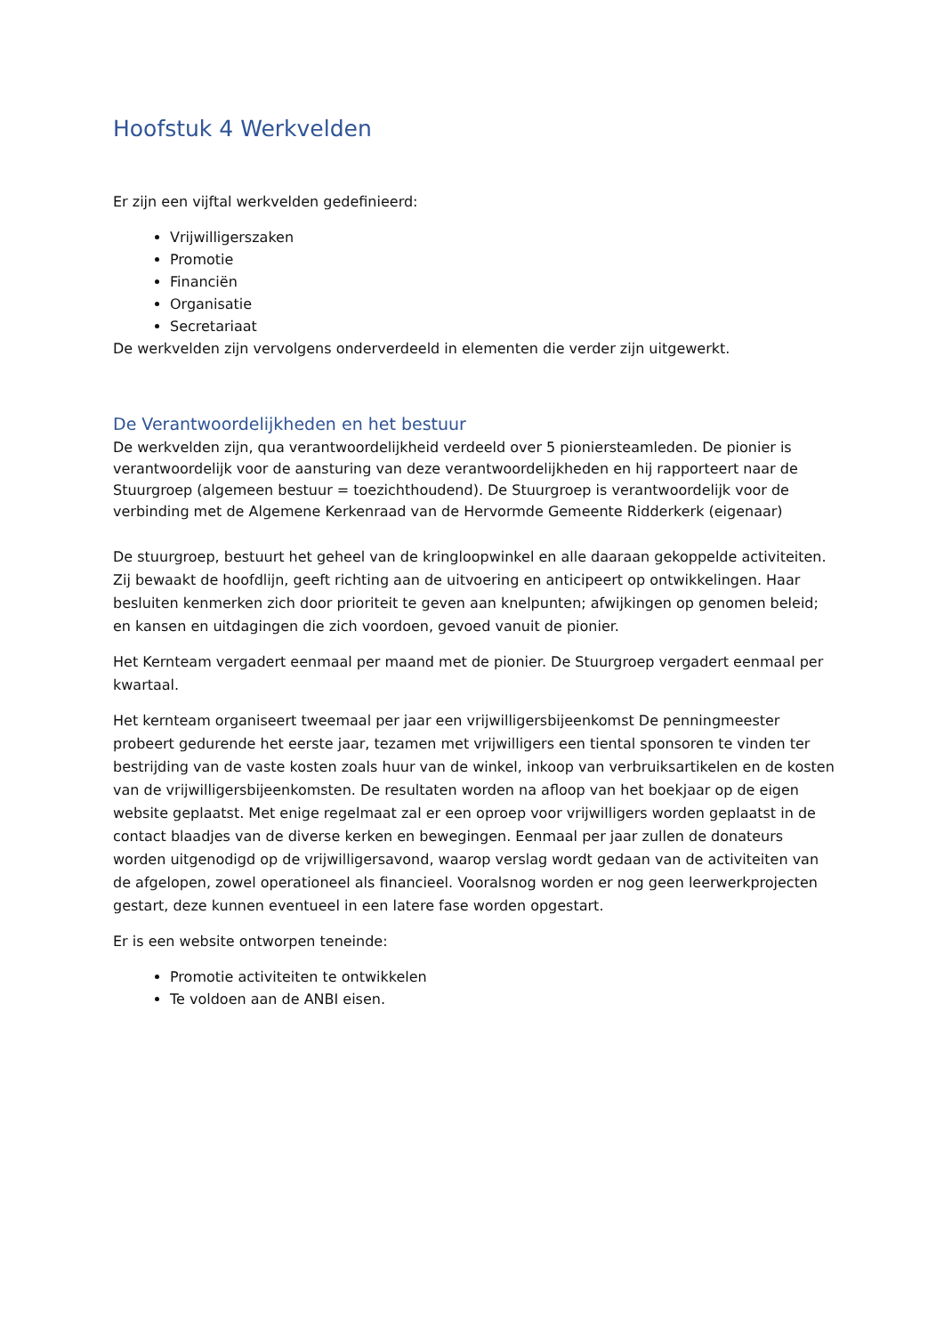Hoofstuk 4 Werkvelden
Er zijn een vijftal werkvelden gedefinieerd:
Vrijwilligerszaken
Promotie
Financiën
Organisatie
Secretariaat
De werkvelden zijn vervolgens onderverdeeld in elementen die verder zijn uitgewerkt.
De Verantwoordelijkheden en het bestuur
De werkvelden zijn, qua verantwoordelijkheid verdeeld over 5 pioniersteamleden. De pionier is verantwoordelijk voor de aansturing van deze verantwoordelijkheden en hij rapporteert naar de Stuurgroep (algemeen bestuur = toezichthoudend). De Stuurgroep is verantwoordelijk voor de verbinding met de Algemene Kerkenraad van de Hervormde Gemeente Ridderkerk (eigenaar)
De stuurgroep, bestuurt het geheel van de kringloopwinkel en alle daaraan gekoppelde activiteiten. Zij bewaakt de hoofdlijn, geeft richting aan de uitvoering en anticipeert op ontwikkelingen. Haar besluiten kenmerken zich door prioriteit te geven aan knelpunten; afwijkingen op genomen beleid; en kansen en uitdagingen die zich voordoen, gevoed vanuit de pionier.
Het Kernteam vergadert eenmaal per maand met de pionier. De Stuurgroep vergadert eenmaal per kwartaal.
Het kernteam organiseert tweemaal per jaar een vrijwilligersbijeenkomst De penningmeester probeert gedurende het eerste jaar, tezamen met vrijwilligers een tiental sponsoren te vinden ter bestrijding van de vaste kosten zoals huur van de winkel, inkoop van verbruiksartikelen en de kosten van de vrijwilligersbijeenkomsten. De resultaten worden na afloop van het boekjaar op de eigen website geplaatst. Met enige regelmaat zal er een oproep voor vrijwilligers worden geplaatst in de contact blaadjes van de diverse kerken en bewegingen. Eenmaal per jaar zullen de donateurs worden uitgenodigd op de vrijwilligersavond, waarop verslag wordt gedaan van de activiteiten van de afgelopen, zowel operationeel als financieel. Vooralsnog worden er nog geen leerwerkprojecten gestart, deze kunnen eventueel in een latere fase worden opgestart.
Er is een website ontworpen teneinde:
Promotie activiteiten te ontwikkelen
Te voldoen aan de ANBI eisen.